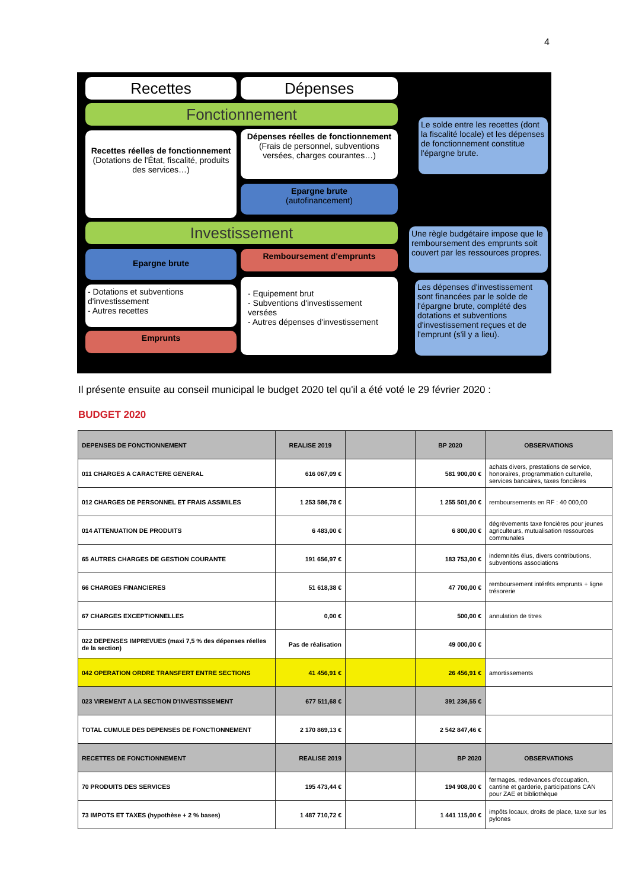4
Recettes Dépenses
Fonctionnement
Recettes réelles de fonctionnement
(Dotations de l'État, fiscalité, produits des services…)
Dépenses réelles de fonctionnement
(Frais de personnel, subventions versées, charges courantes…)
Epargne brute
(autofinancement)
Le solde entre les recettes (dont la fiscalité locale) et les dépenses de fonctionnement constitue l'épargne brute.
Investissement
Epargne brute Remboursement d'emprunts
Une règle budgétaire impose que le remboursement des emprunts soit couvert par les ressources propres.
- Dotations et subventions d'investissement
- Autres recettes
Emprunts
- Equipement brut
- Subventions d'investissement versées
- Autres dépenses d'investissement
Les dépenses d'investissement sont financées par le solde de l'épargne brute, complété des dotations et subventions d'investissement reçues et de l'emprunt (s'il y a lieu).
Il présente ensuite au conseil municipal le budget 2020 tel qu'il a été voté le 29 février 2020 :
BUDGET 2020
| DEPENSES DE FONCTIONNEMENT | REALISE 2019 | | BP 2020 | OBSERVATIONS |
| --- | --- | --- | --- | --- |
| 011 CHARGES A CARACTERE GENERAL | 616 067,09 € | | 581 900,00 € | achats divers, prestations de service, honoraires, programmation culturelle, services bancaires, taxes foncières |
| 012 CHARGES DE PERSONNEL ET FRAIS ASSIMILES | 1 253 586,78 € | | 1 255 501,00 € | remboursements en RF : 40 000,00 |
| 014 ATTENUATION DE PRODUITS | 6 483,00 € | | 6 800,00 € | dégrèvements taxe foncières pour jeunes agriculteurs, mutualisation ressources communales |
| 65 AUTRES CHARGES DE GESTION COURANTE | 191 656,97 € | | 183 753,00 € | indemnités élus, divers contributions, subventions associations |
| 66 CHARGES FINANCIERES | 51 618,38 € | | 47 700,00 € | remboursement intérêts emprunts + ligne trésorerie |
| 67 CHARGES EXCEPTIONNELLES | 0,00 € | | 500,00 € | annulation de titres |
| 022 DEPENSES IMPREVUES (maxi 7,5 % des dépenses réelles de la section) | Pas de réalisation | | 49 000,00 € | |
| 042 OPERATION ORDRE TRANSFERT ENTRE SECTIONS | 41 456,91 € | | 26 456,91 € | amortissements |
| 023 VIREMENT A LA SECTION D'INVESTISSEMENT | 677 511,68 € | | 391 236,55 € | |
| TOTAL CUMULE DES DEPENSES DE FONCTIONNEMENT | 2 170 869,13 € | | 2 542 847,46 € | |
| RECETTES DE FONCTIONNEMENT | REALISE 2019 | | BP 2020 | OBSERVATIONS |
| 70 PRODUITS DES SERVICES | 195 473,44 € | | 194 908,00 € | fermages, redevances d'occupation, cantine et garderie, participations CAN pour ZAE et bibliothèque |
| 73 IMPOTS ET TAXES (hypothèse + 2 % bases) | 1 487 710,72 € | | 1 441 115,00 € | impôts locaux, droits de place, taxe sur les pylones |